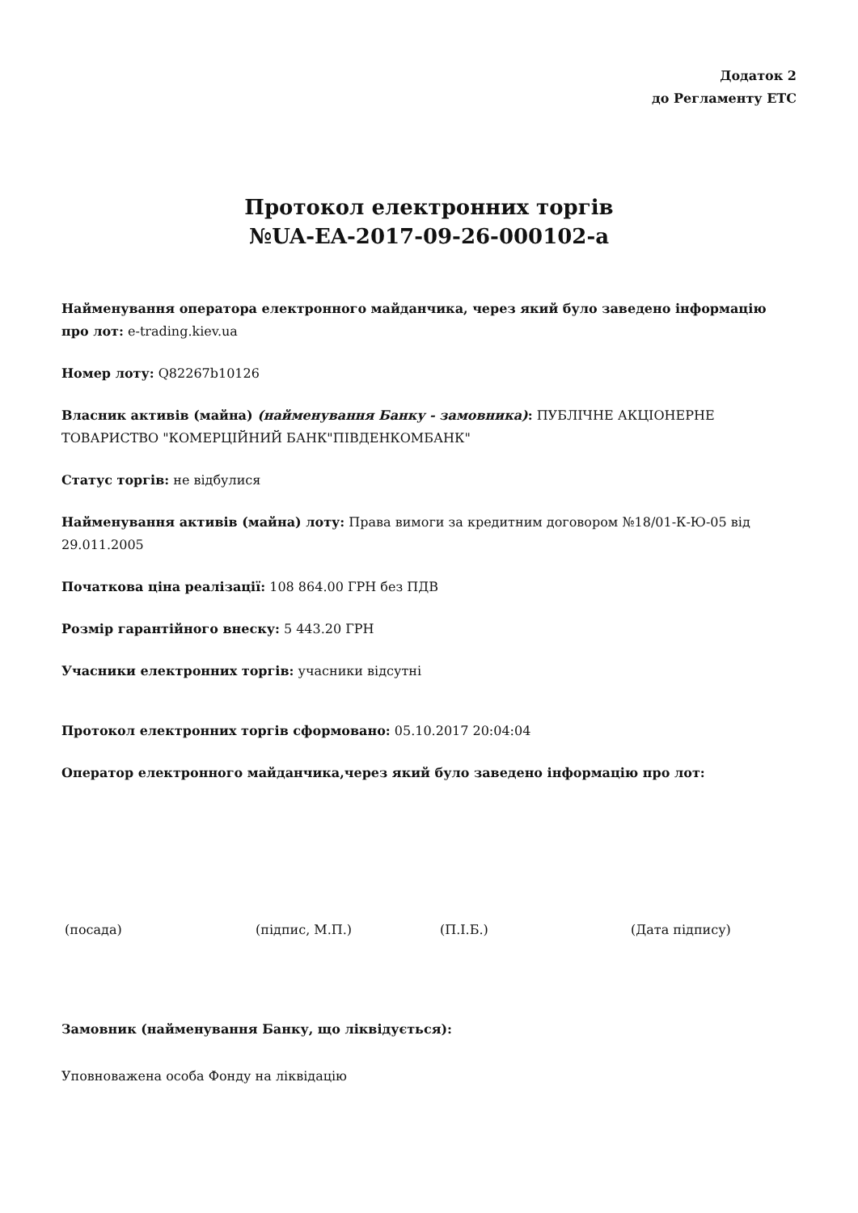Додаток 2
до Регламенту ЕТС
Протокол електронних торгів
№UA-EA-2017-09-26-000102-a
Найменування оператора електронного майданчика, через який було заведено інформацію про лот: e-trading.kiev.ua
Номер лоту: Q82267b10126
Власник активів (майна) (найменування Банку - замовника): ПУБЛІЧНЕ АКЦІОНЕРНЕ ТОВАРИСТВО "КОМЕРЦІЙНИЙ БАНК"ПІВДЕНКОМБАНК"
Статус торгів: не відбулися
Найменування активів (майна) лоту: Права вимоги за кредитним договором №18/01-К-Ю-05 від 29.011.2005
Початкова ціна реалізації: 108 864.00 ГРН без ПДВ
Розмір гарантійного внеску: 5 443.20 ГРН
Учасники електронних торгів: учасники відсутні
Протокол електронних торгів сформовано: 05.10.2017 20:04:04
Оператор електронного майданчика,через який було заведено інформацію про лот:
(посада) (підпис, М.П.) (П.І.Б.) (Дата підпису)
Замовник (найменування Банку, що ліквідується):
Уповноважена особа Фонду на ліквідацію